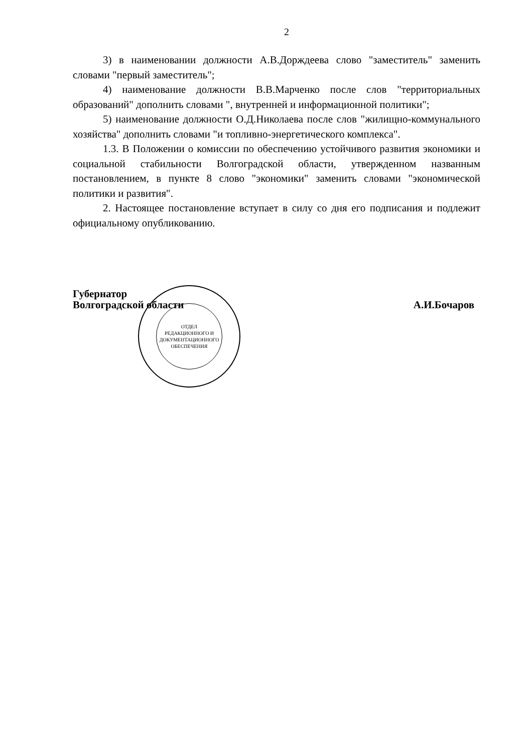2
3) в наименовании должности А.В.Дорждеева слово "заместитель" заменить словами "первый заместитель";
4) наименование должности В.В.Марченко после слов "территориальных образований" дополнить словами ", внутренней и информационной политики";
5) наименование должности О.Д.Николаева после слов "жилищно-коммунального хозяйства" дополнить словами "и топливно-энергетического комплекса".
1.3. В Положении о комиссии по обеспечению устойчивого развития экономики и социальной стабильности Волгоградской области, утвержденном названным постановлением, в пункте 8 слово "экономики" заменить словами "экономической политики и развития".
2. Настоящее постановление вступает в силу со дня его подписания и подлежит официальному опубликованию.
Губернатор
Волгоградской области
А.И.Бочаров
ОТДЕЛ
РЕДАКЦИОННОГО И
ДОКУМЕНТАЦИОННОГО
ОБЕСПЕЧЕНИЯ